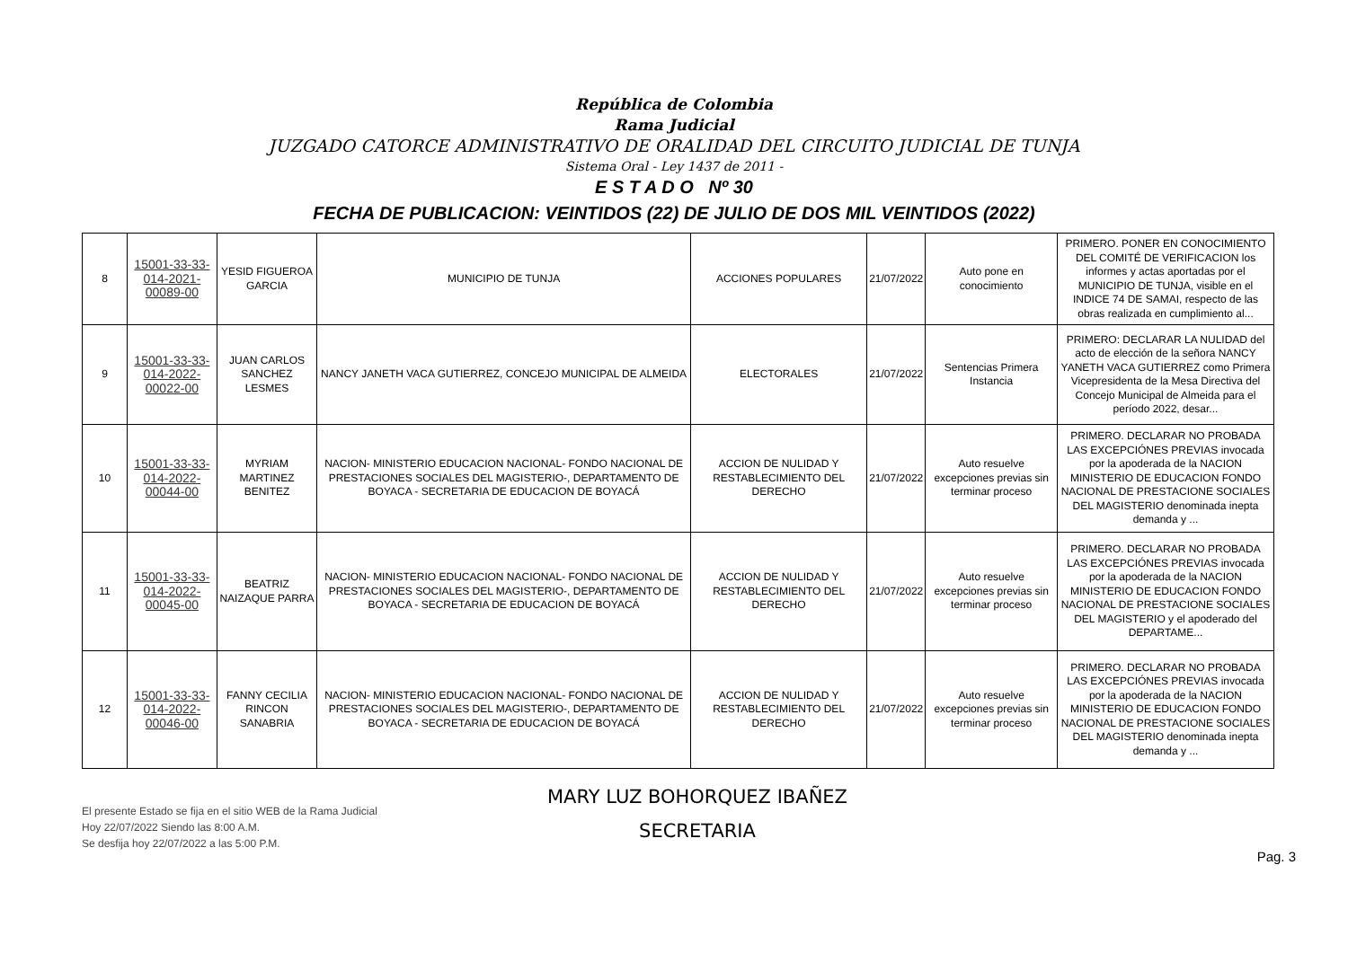República de Colombia
Rama Judicial
JUZGADO CATORCE ADMINISTRATIVO DE ORALIDAD DEL CIRCUITO JUDICIAL DE TUNJA
Sistema Oral - Ley 1437 de 2011 -
E S T A D O Nº 30
FECHA DE PUBLICACION: VEINTIDOS (22) DE JULIO DE DOS MIL VEINTIDOS (2022)
| 8 | 15001-33-33-014-2021-00089-00 | YESID FIGUEROA GARCIA | MUNICIPIO DE TUNJA | ACCIONES POPULARES | 21/07/2022 | Auto pone en conocimiento | PRIMERO. PONER EN CONOCIMIENTO DEL COMITÉ DE VERIFICACION los informes y actas aportadas por el MUNICIPIO DE TUNJA, visible en el INDICE 74 DE SAMAI, respecto de las obras realizada en cumplimiento al... |
| 9 | 15001-33-33-014-2022-00022-00 | JUAN CARLOS SANCHEZ LESMES | NANCY JANETH VACA GUTIERREZ, CONCEJO MUNICIPAL DE ALMEIDA | ELECTORALES | 21/07/2022 | Sentencias Primera Instancia | PRIMERO: DECLARAR LA NULIDAD del acto de elección de la señora NANCY YANETH VACA GUTIERREZ como Primera Vicepresidenta de la Mesa Directiva del Concejo Municipal de Almeida para el período 2022, desar... |
| 10 | 15001-33-33-014-2022-00044-00 | MYRIAM MARTINEZ BENITEZ | NACION- MINISTERIO EDUCACION NACIONAL- FONDO NACIONAL DE PRESTACIONES SOCIALES DEL MAGISTERIO-, DEPARTAMENTO DE BOYACA - SECRETARIA DE EDUCACION DE BOYACÁ | ACCION DE NULIDAD Y RESTABLECIMIENTO DEL DERECHO | 21/07/2022 | Auto resuelve excepciones previas sin terminar proceso | PRIMERO. DECLARAR NO PROBADA LAS EXCEPCIÓNES PREVIAS invocada por la apoderada de la NACION MINISTERIO DE EDUCACION FONDO NACIONAL DE PRESTACIONE SOCIALES DEL MAGISTERIO denominada inepta demanda y ... |
| 11 | 15001-33-33-014-2022-00045-00 | BEATRIZ NAIZAQUE PARRA | NACION- MINISTERIO EDUCACION NACIONAL- FONDO NACIONAL DE PRESTACIONES SOCIALES DEL MAGISTERIO-, DEPARTAMENTO DE BOYACA - SECRETARIA DE EDUCACION DE BOYACÁ | ACCION DE NULIDAD Y RESTABLECIMIENTO DEL DERECHO | 21/07/2022 | Auto resuelve excepciones previas sin terminar proceso | PRIMERO. DECLARAR NO PROBADA LAS EXCEPCIÓNES PREVIAS invocada por la apoderada de la NACION MINISTERIO DE EDUCACION FONDO NACIONAL DE PRESTACIONE SOCIALES DEL MAGISTERIO y el apoderado del DEPARTAME... |
| 12 | 15001-33-33-014-2022-00046-00 | FANNY CECILIA RINCON SANABRIA | NACION- MINISTERIO EDUCACION NACIONAL- FONDO NACIONAL DE PRESTACIONES SOCIALES DEL MAGISTERIO-, DEPARTAMENTO DE BOYACA - SECRETARIA DE EDUCACION DE BOYACÁ | ACCION DE NULIDAD Y RESTABLECIMIENTO DEL DERECHO | 21/07/2022 | Auto resuelve excepciones previas sin terminar proceso | PRIMERO. DECLARAR NO PROBADA LAS EXCEPCIÓNES PREVIAS invocada por la apoderada de la NACION MINISTERIO DE EDUCACION FONDO NACIONAL DE PRESTACIONE SOCIALES DEL MAGISTERIO denominada inepta demanda y ... |
El presente Estado se fija en el sitio WEB de la Rama Judicial
Hoy 22/07/2022 Siendo las 8:00 A.M.
Se desfija hoy 22/07/2022 a las 5:00 P.M.
MARY LUZ BOHORQUEZ IBAÑEZ
SECRETARIA
Pag. 3